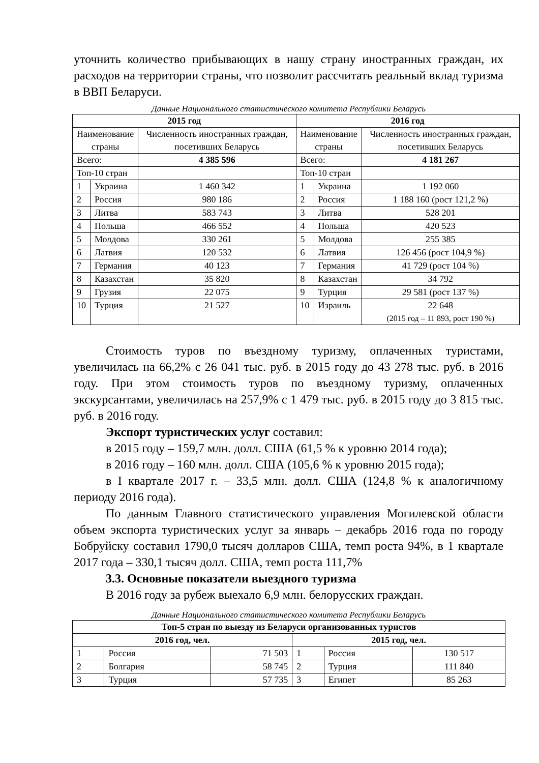уточнить количество прибывающих в нашу страну иностранных граждан, их расходов на территории страны, что позволит рассчитать реальный вклад туризма в ВВП Беларуси.
Данные Национального статистического комитета Республики Беларусь
| 2015 год | | | 2016 год | | |
| --- | --- | --- | --- | --- | --- |
| Наименование страны | | Численность иностранных граждан, посетивших Беларусь | Наименование страны | | Численность иностранных граждан, посетивших Беларусь |
| Всего: | | 4 385 596 | Всего: | | 4 181 267 |
| Топ-10 стран | | | Топ-10 стран | | |
| 1 | Украина | 1 460 342 | 1 | Украина | 1 192 060 |
| 2 | Россия | 980 186 | 2 | Россия | 1 188 160 (рост 121,2 %) |
| 3 | Литва | 583 743 | 3 | Литва | 528 201 |
| 4 | Польша | 466 552 | 4 | Польша | 420 523 |
| 5 | Молдова | 330 261 | 5 | Молдова | 255 385 |
| 6 | Латвия | 120 532 | 6 | Латвия | 126 456 (рост 104,9 %) |
| 7 | Германия | 40 123 | 7 | Германия | 41 729 (рост 104 %) |
| 8 | Казахстан | 35 820 | 8 | Казахстан | 34 792 |
| 9 | Грузия | 22 075 | 9 | Турция | 29 581 (рост 137 %) |
| 10 | Турция | 21 527 | 10 | Израиль | 22 648 (2015 год – 11 893, рост 190 %) |
Стоимость туров по въездному туризму, оплаченных туристами, увеличилась на 66,2% с 26 041 тыс. руб. в 2015 году до 43 278 тыс. руб. в 2016 году. При этом стоимость туров по въездному туризму, оплаченных экскурсантами, увеличилась на 257,9% с 1 479 тыс. руб. в 2015 году до 3 815 тыс. руб. в 2016 году.
Экспорт туристических услуг составил:
в 2015 году – 159,7 млн. долл. США (61,5 % к уровню 2014 года);
в 2016 году – 160 млн. долл. США (105,6 % к уровню 2015 года);
в I квартале 2017 г. – 33,5 млн. долл. США (124,8 % к аналогичному периоду 2016 года).
По данным Главного статистического управления Могилевской области объем экспорта туристических услуг за январь – декабрь 2016 года по городу Бобруйску составил 1790,0 тысяч долларов США, темп роста 94%, в 1 квартале 2017 года – 330,1 тысяч долл. США, темп роста 111,7%
3.3. Основные показатели выездного туризма
В 2016 году за рубеж выехало 6,9 млн. белорусских граждан.
Данные Национального статистического комитета Республики Беларусь
| Топ-5 стран по выезду из Беларуси организованных туристов | | | | | |
| --- | --- | --- | --- | --- | --- |
| 2016 год, чел. | | | 2015 год, чел. | | |
| 1 | Россия | 71 503 | 1 | Россия | 130 517 |
| 2 | Болгария | 58 745 | 2 | Турция | 111 840 |
| 3 | Турция | 57 735 | 3 | Египет | 85 263 |